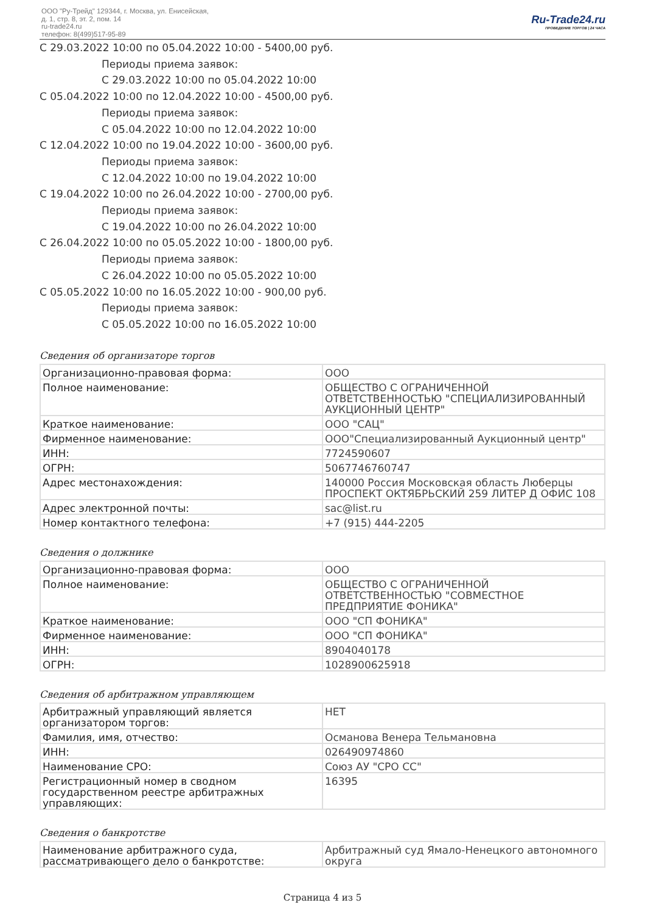ООО "Ру-Трейд" 129344, г. Москва, ул. Енисейская,
д. 1, стр. 8, эт. 2, пом. 14
ru-trade24.ru
телефон: 8(499)517-95-89
Ru-Trade24.ru
ПРОВЕДЕНИЕ ТОРГОВ | 24 ЧАСА
С 29.03.2022 10:00 по 05.04.2022 10:00 - 5400,00 руб.
Периоды приема заявок:
С 29.03.2022 10:00 по 05.04.2022 10:00
С 05.04.2022 10:00 по 12.04.2022 10:00 - 4500,00 руб.
Периоды приема заявок:
С 05.04.2022 10:00 по 12.04.2022 10:00
С 12.04.2022 10:00 по 19.04.2022 10:00 - 3600,00 руб.
Периоды приема заявок:
С 12.04.2022 10:00 по 19.04.2022 10:00
С 19.04.2022 10:00 по 26.04.2022 10:00 - 2700,00 руб.
Периоды приема заявок:
С 19.04.2022 10:00 по 26.04.2022 10:00
С 26.04.2022 10:00 по 05.05.2022 10:00 - 1800,00 руб.
Периоды приема заявок:
С 26.04.2022 10:00 по 05.05.2022 10:00
С 05.05.2022 10:00 по 16.05.2022 10:00 - 900,00 руб.
Периоды приема заявок:
С 05.05.2022 10:00 по 16.05.2022 10:00
Сведения об организаторе торгов
| Организационно-правовая форма: | ООО |
| Полное наименование: | ОБЩЕСТВО С ОГРАНИЧЕННОЙ ОТВЕТСТВЕННОСТЬЮ "СПЕЦИАЛИЗИРОВАННЫЙ АУКЦИОННЫЙ ЦЕНТР" |
| Краткое наименование: | ООО "САЦ" |
| Фирменное наименование: | ООО"Специализированный Аукционный центр" |
| ИНН: | 7724590607 |
| ОГРН: | 5067746760747 |
| Адрес местонахождения: | 140000 Россия Московская область Люберцы ПРОСПЕКТ ОКТЯБРЬСКИЙ 259 ЛИТЕР Д ОФИС 108 |
| Адрес электронной почты: | sac@list.ru |
| Номер контактного телефона: | +7 (915) 444-2205 |
Сведения о должнике
| Организационно-правовая форма: | ООО |
| Полное наименование: | ОБЩЕСТВО С ОГРАНИЧЕННОЙ ОТВЕТСТВЕННОСТЬЮ "СОВМЕСТНОЕ ПРЕДПРИЯТИЕ ФОНИКА" |
| Краткое наименование: | ООО "СП ФОНИКА" |
| Фирменное наименование: | ООО "СП ФОНИКА" |
| ИНН: | 8904040178 |
| ОГРН: | 1028900625918 |
Сведения об арбитражном управляющем
| Арбитражный управляющий является организатором торгов: | НЕТ |
| Фамилия, имя, отчество: | Османова Венера Тельмановна |
| ИНН: | 026490974860 |
| Наименование СРО: | Союз АУ "СРО СС" |
| Регистрационный номер в сводном государственном реестре арбитражных управляющих: | 16395 |
Сведения о банкротстве
| Наименование арбитражного суда, рассматривающего дело о банкротстве: | Арбитражный суд Ямало-Ненецкого автономного округа |
Страница 4 из 5